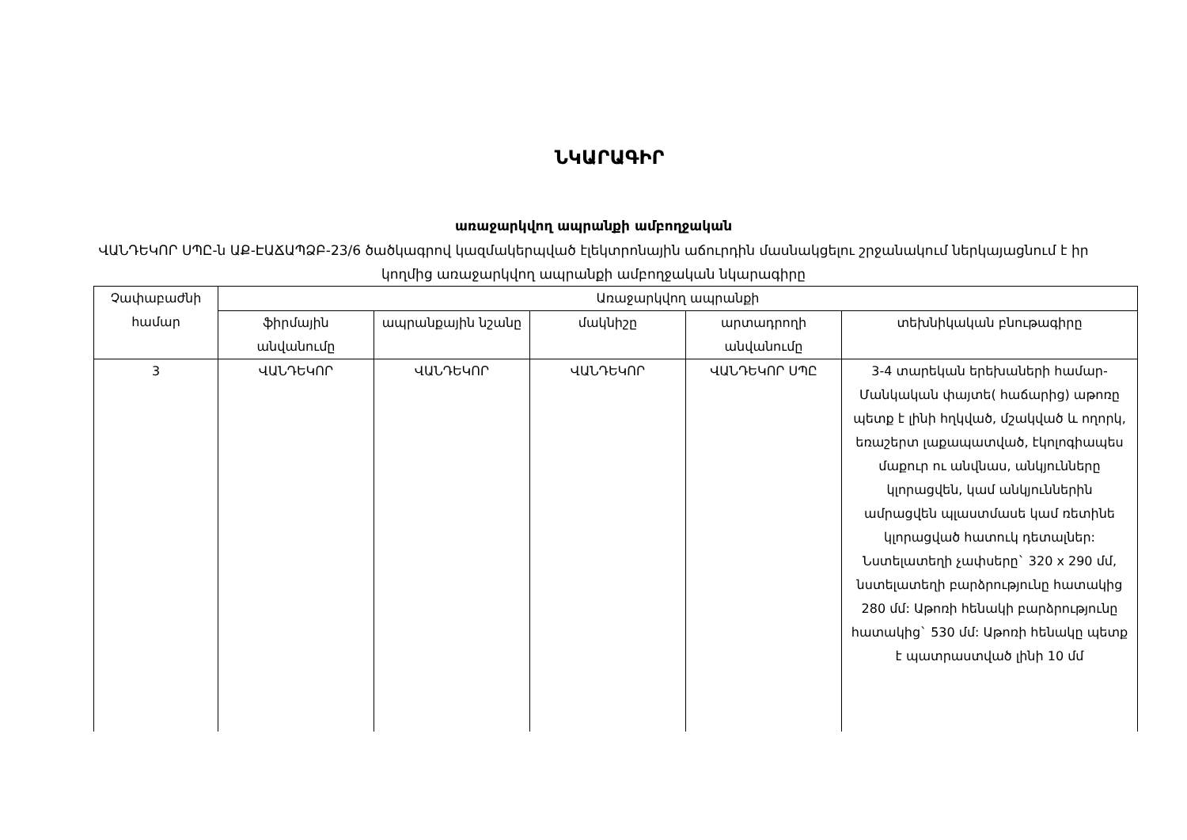ՆԿԱՐԱԳԻՐ
առաջարկվող ապրանքի ամբողջական
ՎԱՆԴԵԿՈՐ ՍՊԸ-ն ԱՔ-ԷԱՃԱՊՁԲ-23/6 ծածկագրով կազմակերպված էլեկտրոնային աճուրդին մասնակցելու շրջանակում ներկայացնում է իր կողմից առաջարկվող ապրանքի ամբողջական նկարագիրը
| Չափաբաժնի համար | Առաջարկվող ապրանքի | | | | |
| --- | --- | --- | --- | --- | --- |
| | ֆիրմային անվանումը | ապրանքային նշանը | մակնիշը | արտադրողի անվանումը | տեխնիկական բնութագիրը |
| 3 | ՎԱՆԴԵԿՈՐ | ՎԱՆԴԵԿՈՐ | ՎԱՆԴԵԿՈՐ | ՎԱՆԴԵԿՈՐ ՍՊԸ | 3-4 տարեկան երեխաների համար- Մանկական փայտե( հաճարից) աթոռը պետք է լինի հղկված, մշակված և ողորկ, եռաշերտ լաքապատված, էկոլոգիապես մաքուր ու անվնաս, անկյունները կլորացվեն, կամ անկյուններին ամրացվեն պլաստմասե կամ ռետինե կլորացված հատուկ դետալներ: Նստելատեղի չափսերը` 320 x 290 մմ, նստելատեղի բարձրությունը հատակից 280 մմ: Աթոռի հենակի բարձրությունը հատակից` 530 մմ: Աթոռի հենակը պետք է պատրաստված լինի 10 մմ |